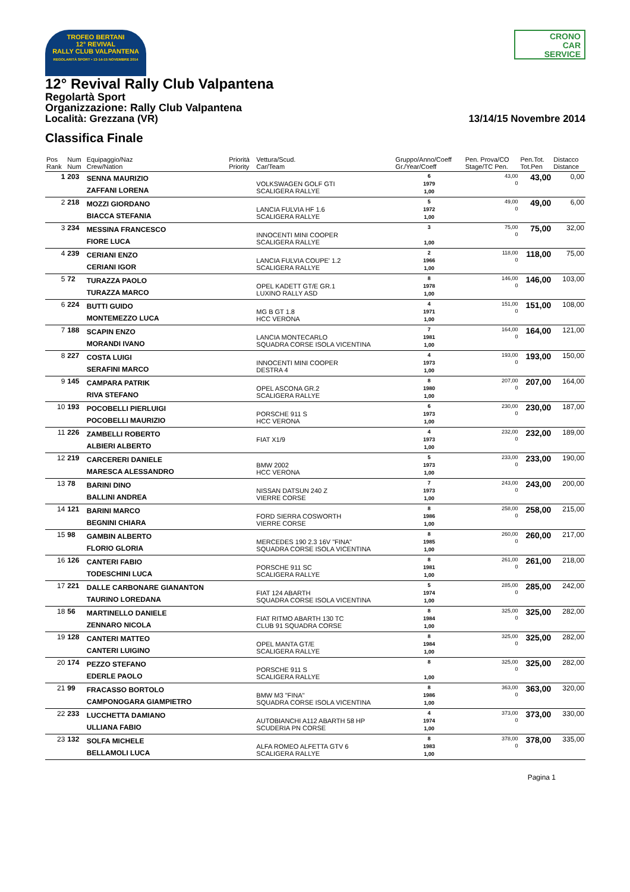TROFEO BERTANI
12° REVIVAL
RALLY CLUB VALPANTENA
REGOLARITÀ SPORT • 13-14-15 NOVEMBRE 2014
CRONO
CAR
SERVICE
12° Revival Rally Club Valpantena
Regolartà Sport
Organizzazione: Rally Club Valpantena
Località: Grezzana (VR) 13/14/15 Novembre 2014
Classifica Finale
| Pos Rank | Num Num | Equipaggio/Naz Crew/Nation | Priorità Priority | Vettura/Scud. Car/Team | Gruppo/Anno/Coeff Gr./Year/Coeff | Pen. Prova/CO Stage/TC Pen. | Pen.Tot. Tot.Pen | Distacco Distance |
| --- | --- | --- | --- | --- | --- | --- | --- | --- |
| 1 | 203 | SENNA MAURIZIO ZAFFANI LORENA | | VOLKSWAGEN GOLF GTI SCALIGERA RALLYE | 6 1979 1,00 | 43,00 0 | 43,00 | 0,00 |
| 2 | 218 | MOZZI GIORDANO BIACCA STEFANIA | | LANCIA FULVIA HF 1.6 SCALIGERA RALLYE | 5 1972 1,00 | 49,00 0 | 49,00 | 6,00 |
| 3 | 234 | MESSINA FRANCESCO FIORE LUCA | | INNOCENTI MINI COOPER SCALIGERA RALLYE | 3 1,00 | 75,00 0 | 75,00 | 32,00 |
| 4 | 239 | CERIANI ENZO CERIANI IGOR | | LANCIA FULVIA COUPE' 1.2 SCALIGERA RALLYE | 2 1966 1,00 | 118,00 0 | 118,00 | 75,00 |
| 5 | 72 | TURAZZA PAOLO TURAZZA MARCO | | OPEL KADETT GT/E GR.1 LUXINO RALLY ASD | 8 1978 1,00 | 146,00 0 | 146,00 | 103,00 |
| 6 | 224 | BUTTI GUIDO MONTEMEZZO LUCA | | MG B GT 1.8 HCC VERONA | 4 1971 1,00 | 151,00 0 | 151,00 | 108,00 |
| 7 | 188 | SCAPIN ENZO MORANDI IVANO | | LANCIA MONTECARLO SQUADRA CORSE ISOLA VICENTINA | 7 1981 1,00 | 164,00 0 | 164,00 | 121,00 |
| 8 | 227 | COSTA LUIGI SERAFINI MARCO | | INNOCENTI MINI COOPER DESTRA 4 | 4 1973 1,00 | 193,00 0 | 193,00 | 150,00 |
| 9 | 145 | CAMPARA PATRIK RIVA STEFANO | | OPEL ASCONA GR.2 SCALIGERA RALLYE | 8 1980 1,00 | 207,00 0 | 207,00 | 164,00 |
| 10 | 193 | POCOBELLI PIERLUIGI POCOBELLI MAURIZIO | | PORSCHE 911 S HCC VERONA | 6 1973 1,00 | 230,00 0 | 230,00 | 187,00 |
| 11 | 226 | ZAMBELLI ROBERTO ALBIERI ALBERTO | | FIAT X1/9 | 4 1973 1,00 | 232,00 0 | 232,00 | 189,00 |
| 12 | 219 | CARCERERI DANIELE MARESCA ALESSANDRO | | BMW 2002 HCC VERONA | 5 1973 1,00 | 233,00 0 | 233,00 | 190,00 |
| 13 | 78 | BARINI DINO BALLINI ANDREA | | NISSAN DATSUN 240 Z VIERRE CORSE | 7 1973 1,00 | 243,00 0 | 243,00 | 200,00 |
| 14 | 121 | BARINI MARCO BEGNINI CHIARA | | FORD SIERRA COSWORTH VIERRE CORSE | 8 1986 1,00 | 258,00 0 | 258,00 | 215,00 |
| 15 | 98 | GAMBIN ALBERTO FLORIO GLORIA | | MERCEDES 190 2.3 16V "FINA" SQUADRA CORSE ISOLA VICENTINA | 8 1985 1,00 | 260,00 0 | 260,00 | 217,00 |
| 16 | 126 | CANTERI FABIO TODESCHINI LUCA | | PORSCHE 911 SC SCALIGERA RALLYE | 8 1981 1,00 | 261,00 0 | 261,00 | 218,00 |
| 17 | 221 | DALLE CARBONARE GIANANTON TAURINO LOREDANA | | FIAT 124 ABARTH SQUADRA CORSE ISOLA VICENTINA | 5 1974 1,00 | 285,00 0 | 285,00 | 242,00 |
| 18 | 56 | MARTINELLO DANIELE ZENNARO NICOLA | | FIAT RITMO ABARTH 130 TC CLUB 91 SQUADRA CORSE | 8 1984 1,00 | 325,00 0 | 325,00 | 282,00 |
| 19 | 128 | CANTERI MATTEO CANTERI LUIGINO | | OPEL MANTA GT/E SCALIGERA RALLYE | 8 1984 1,00 | 325,00 0 | 325,00 | 282,00 |
| 20 | 174 | PEZZO STEFANO EDERLE PAOLO | | PORSCHE 911 S SCALIGERA RALLYE | 8 1,00 | 325,00 0 | 325,00 | 282,00 |
| 21 | 99 | FRACASSO BORTOLO CAMPONOGARA GIAMPIETRO | | BMW M3 "FINA" SQUADRA CORSE ISOLA VICENTINA | 8 1986 1,00 | 363,00 0 | 363,00 | 320,00 |
| 22 | 233 | LUCCHETTA DAMIANO ULLIANA FABIO | | AUTOBIANCHI A112 ABARTH 58 HP SCUDERIA PN CORSE | 4 1974 1,00 | 373,00 0 | 373,00 | 330,00 |
| 23 | 132 | SOLFA MICHELE BELLAMOLI LUCA | | ALFA ROMEO ALFETTA GTV 6 SCALIGERA RALLYE | 8 1983 1,00 | 378,00 0 | 378,00 | 335,00 |
Pagina 1